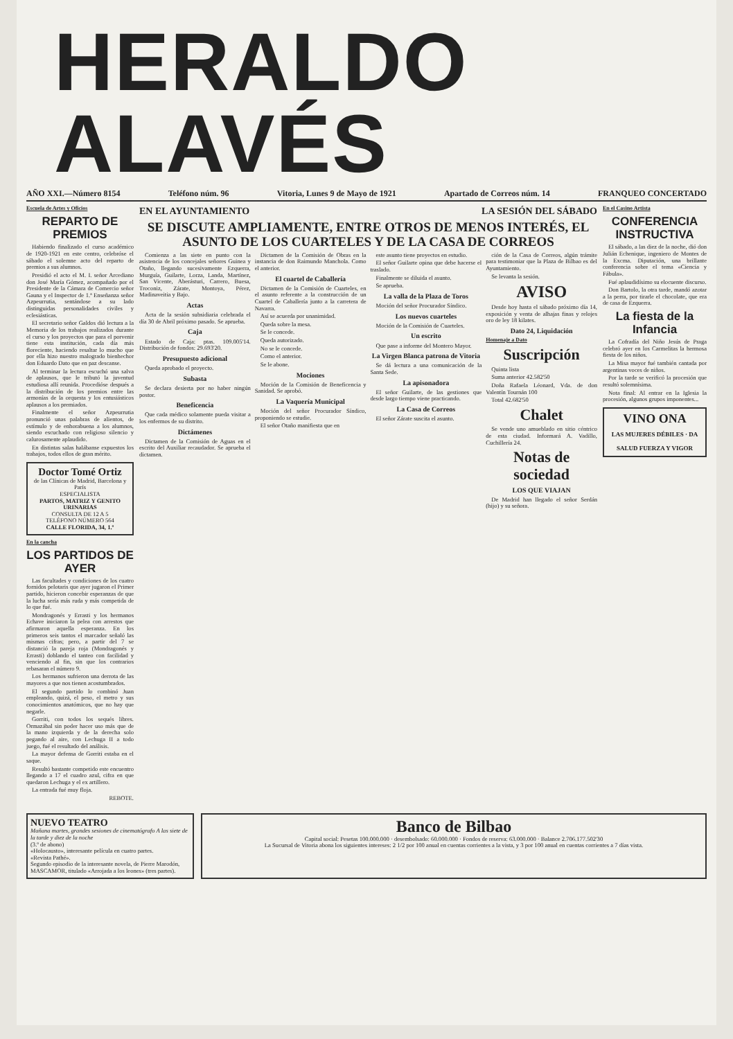HERALDO ALAVÉS
AÑO XXI.—Número 8154 Teléfono núm. 96 Vitoria, Lunes 9 de Mayo de 1921 Apartado de Correos núm. 14 FRANQUEO CONCERTADO
Escuela de Artes y Oficios
REPARTO DE PREMIOS
Habiendo finalizado el curso académico de 1920-1921 en este centro, celebróse el sábado el solemne acto del reparto de premios a sus alumnos.
Presidió el acto el M. I. señor Arcediano don José María Gómez, acompañado por el Presidente de la Cámara de Comercio señor Gauna y el Inspector de 1.ª Enseñanza señor Azpeurrutia, sentándose a su lado distinguidas personalidades civiles y eclesiásticas.
El secretario señor Galdos dió lectura a la Memoria de los trabajos realizados durante el curso y los proyectos que para el porvenir tiene esta institución, cada día más floreciente, haciendo resaltar lo mucho que por ella hizo nuestro malogrado bienhechor don Eduardo Dato que en paz descanse.
Al terminar la lectura escuchó una salva de aplausos, que le tributó la juventud estudiosa allí reunida. Procedióse después a la distribución de los premios entre las armonías de la orquesta y los entusiásticos aplausos a los premiados.
Finalmente el señor Azpeurrutia pronunció unas palabras de alientos, de estímulo y de enhorabuena a los alumnos, siendo escuchado con religioso silencio y calurosamente aplaudido.
En distintas salas halábanse expuestos los trabajos, todos ellos de gran mérito.
Doctor Tomé Ortiz
de las Clínicas de Madrid, Barcelona y París
ESPECIALISTA
PARTOS, MATRIZ Y GENITO URINARIAS
CONSULTA DE 12 A 5
TELÉFONO NÚMERO 564
CALLE FLORIDA, 34, 1.º
En la cancha
LOS PARTIDOS DE AYER
Las facultades y condiciones de los cuatro fornidos pelotaris que ayer jugaron el Primer partido, hicieron concebir esperanzas de que la lucha sería más ruda y más competida de lo que fué.
Mondragonés y Errasti y los hermanos Echave iniciaron la pelea con arrestos que afirmaron aquella esperanza. En los primeros seis tantos el marcador señaló las mismas cifras; pero, a partir del 7 se distanció la pareja roja (Mondragonés y Errasti) doblando el tanteo con facilidad y venciendo al fin, sin que los contrarios rebasaran el número 9.
Los hermanos sufrieron una derrota de las mayores a que nos tienen acostumbrados.
El segundo partido lo combinó Juan empleando, quizá, el peso, el metro y sus conocimientos anatómicos, que no hay que negarle.
Gorriti, con todos los sequés libres. Ormazábal sin poder hacer uso más que de la mano izquierda y de la derecha solo pegando al aire, con Lechuga II a todo juego, fué el resultado del análisis.
La mayor defensa de Gorriti estaba en el saque.
Resultó bastante competido este encuentro llegando a 17 el cuadro azul, cifra en que quedaron Lechuga y el ex artillero.
La entrada fué muy floja.
REBOTE.
EN EL AYUNTAMIENTO LA SESIÓN DEL SÁBADO
SE DISCUTE AMPLIAMENTE, ENTRE OTROS DE MENOS INTERÉS, EL ASUNTO DE LOS CUARTELES Y DE LA CASA DE CORREOS
Comienza a las siete en punto con la asistencia de los concejales señores Guinea y Otaño, llegando sucesivamente Ezquerra, Murguía, Guilarte, Lorza, Landa, Martínez, San Vicente, Aberásturi, Carrero, Buesa, Troconiz, Zárate, Montoya, Pérez, Madinaveitia y Bajo.
Actas
Acta de la sesión subsidiaria celebrada el día 30 de Abril próximo pasado. Se aprueba.
Caja
Estado de Caja: ptas. 109.005'14. Distribución de fondos: 29.693'20.
Presupuesto adicional
Queda aprobado el proyecto.
Subasta
Se declara desierta por no haber ningún postor.
Beneficencia
Que cada médico solamente pueda visitar a los enfermos de su distrito.
Dictámenes
Dictamen de la Comisión de Aguas en el escrito del Auxiliar recaudador. Se aprueba el dictamen.
Dictamen de la Comisión de Obras en la instancia de don Raimundo Manchola. Como el anterior.
El cuartel de Caballería
Dictamen de la Comisión de Cuarteles, en el asunto referente a la construcción de un Cuartel de Caballería junto a la carretera de Navarra.
Así se acuerda por unanimidad.
Queda sobre la mesa.
Se le concede.
Queda autorizado.
No se le concede.
Como el anterior.
Se le abone.
Mociones
Moción de la Comisión de Beneficencia y Sanidad. Se aprobó.
La Vaquería Municipal
Moción del señor Procurador Síndico, proponiendo se estudie.
El señor Otaño manifiesta que en
este asunto tiene proyectos en estudio.
El señor Guilarte opina que debe hacerse el traslado.
Finalmente se diluida el asunto.
Se aprueba.
La valla de la Plaza de Toros
Moción del señor Procurador Síndico.
Los nuevos cuarteles
Moción de la Comisión de Cuarteles.
Un escrito
Que pase a informe del Montero Mayor.
La Virgen Blanca patrona de Vitoria
Se dá lectura a una comunicación de la Santa Sede.
La apisonadora
El señor Guilarte, de las gestiones que desde largo tiempo viene practicando.
La Casa de Correos
El señor Zárate suscita el asunto.
ción de la Casa de Correos, algún trámite para testimoniar que la Plaza de Bilbao es del Ayuntamiento.
Se levanta la sesión.
AVISO
Desde hoy hasta el sábado próximo día 14, exposición y venta de alhajas finas y relojes oro de ley 18 kilates.
Dato 24, Liquidación
Homenaje a Dato
Suscripción
Quinta lista
Suma anterior 42.582'50
Doña Rafaela Léonard, Vda. de don Valentín Tournán 100
Total 42.682'50
Chalet
Se vende uno amueblado en sitio céntrico de esta ciudad. Informará A. Vadillo, Cuchillería 24.
Notas de sociedad
LOS QUE VIAJAN
De Madrid han llegado el señor Serdán (hijo) y su señora.
En el Casino Artista
CONFERENCIA INSTRUCTIVA
El sábado, a las diez de la noche, dió don Julián Echenique, ingeniero de Montes de la Excma. Diputación, una brillante conferencia sobre el tema «Ciencia y Fábula».
Fué aplaudidísimo su elocuente discurso.
Don Bartolo, la otra tarde, mandó azotar a la perra, por tirarle el chocolate, que era de casa de Ezquerra.
La fiesta de la Infancia
La Cofradía del Niño Jesús de Praga celebró ayer en los Carmelitas la hermosa fiesta de los niños.
La Misa mayor fué también cantada por argentinas voces de niños.
Por la tarde se verificó la procesión que resultó solemnísima.
Nota final: Al entrar en la Iglesia la procesión, algunos grupos imponentes...
VINO ONA
LAS MUJERES DÉBILES · DA SALUD FUERZA Y VIGOR
NUEVO TEATRO
Mañana martes, grandes sesiones de cinematógrafo A las siete de la tarde y diez de la noche
(3.º de abono)
«Holocausto», interesante película en cuatro partes.
«Revista Pathé».
Segundo episodio de la interesante novela, de Pierre Marodón, MASCAMOR, titulado «Arrojada a los leones» (tres partes).
Banco de Bilbao
Capital social: Pesetas 100.000.000 · desembolsado: 60.000.000 · Fondos de reserva: 63.000.000 · Balance 2.706.177.502'30
La Sucursal de Vitoria abona los siguientes intereses: 2 1/2 por 100 anual en cuentas corrientes a la vista, y 3 por 100 anual en cuentas corrientes a 7 días vista.